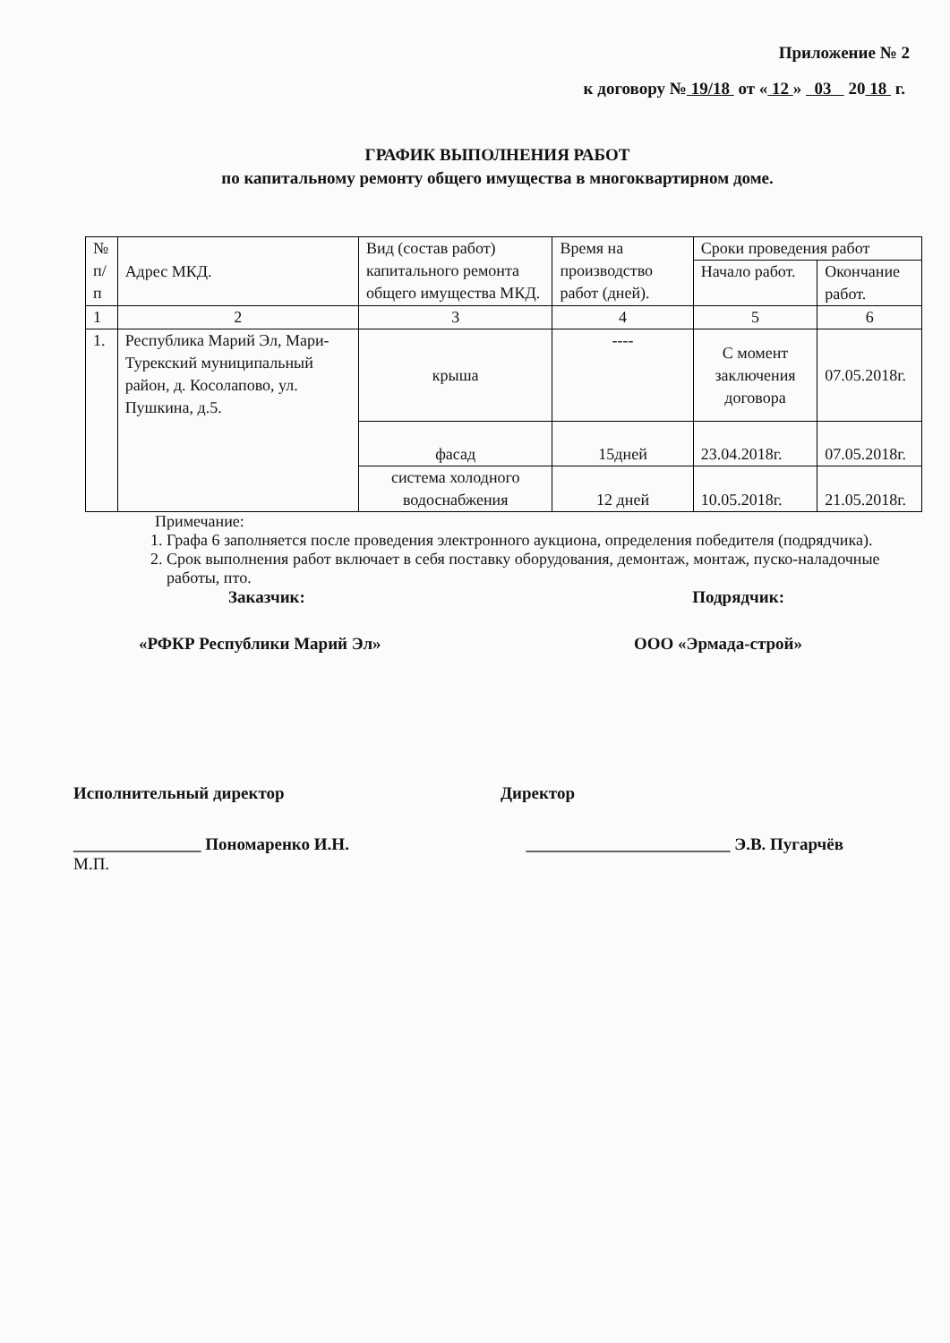Приложение № 2
к договору № 19/18 от « 12 » 03 20 18 г.
ГРАФИК ВЫПОЛНЕНИЯ РАБОТ
по капитальному ремонту общего имущества в многоквартирном доме.
| № п/п | Адрес МКД. | Вид (состав работ) капитального ремонта общего имущества МКД. | Время на производство работ (дней). | Сроки проведения работ | |
| --- | --- | --- | --- | --- | --- |
| | | | | Начало работ. | Окончание работ. |
| 1 | 2 | 3 | 4 | 5 | 6 |
| 1. | Республика Марий Эл, Мари-Турекский муниципальный район, д. Косолапово, ул. Пушкина, д.5. | крыша | ---- | С момент заключения договора | 07.05.2018г. |
| | | фасад | 15дней | 23.04.2018г. | 07.05.2018г. |
| | | система холодного водоснабжения | 12 дней | 10.05.2018г. | 21.05.2018г. |
Примечание:
1. Графа 6 заполняется после проведения электронного аукциона, определения победителя (подрядчика).
2. Срок выполнения работ включает в себя поставку оборудования, демонтаж, монтаж, пуско-наладочные работы, пто.
Заказчик: Подрядчик:
«РФКР Республики Марий Эл» ООО «Эрмада-строй»
Исполнительный директор Директор
_______________ Пономаренко И.Н. ________________________ Э.В. Пугарчёв
М.П.